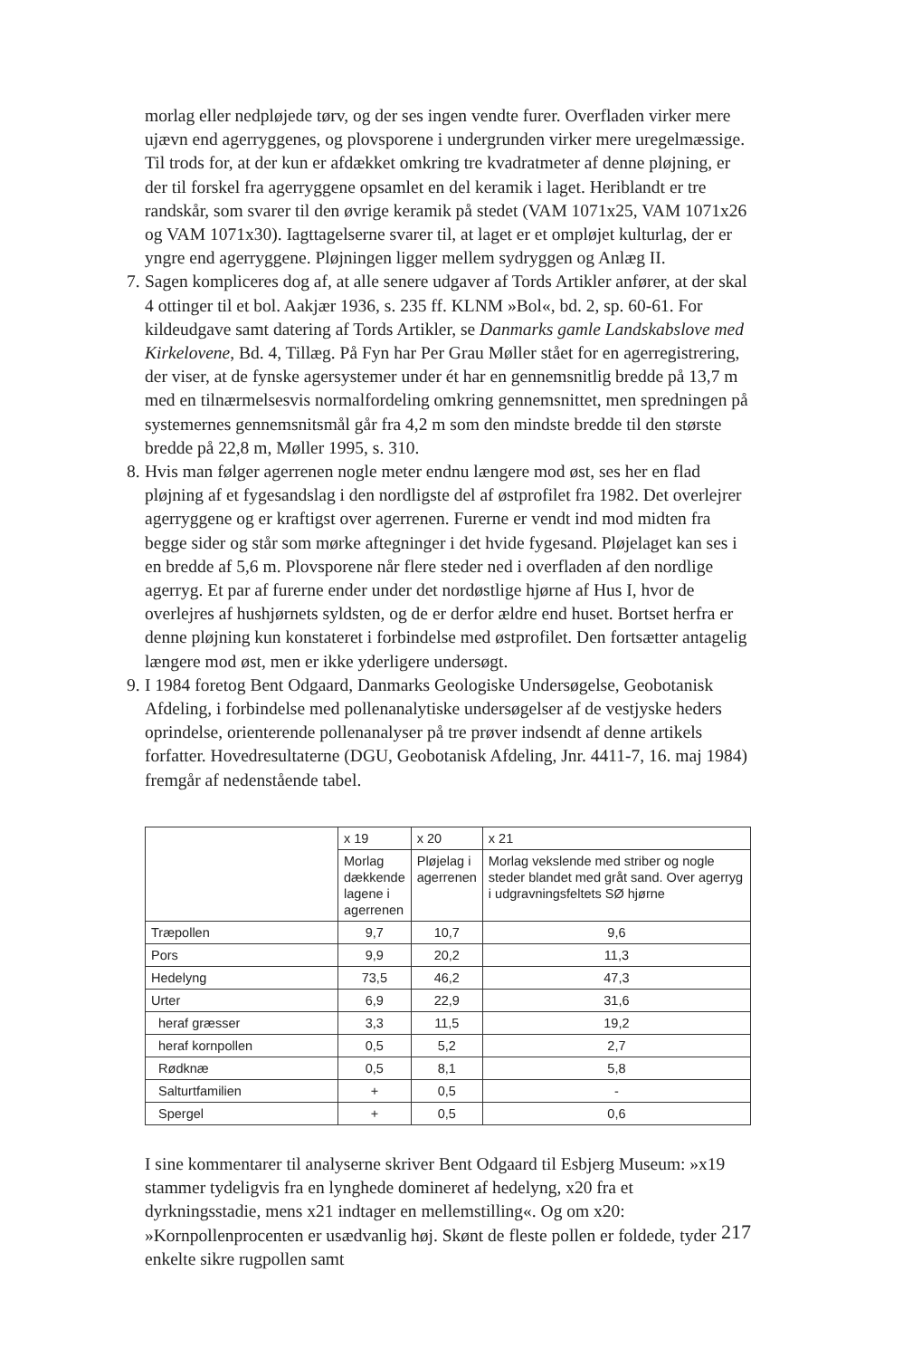morlag eller nedpløjede tørv, og der ses ingen vendte furer. Overfladen virker mere ujævn end agerryggenes, og plovsporene i undergrunden virker mere uregelmæssige. Til trods for, at der kun er afdækket omkring tre kvadratmeter af denne pløjning, er der til forskel fra agerryggene opsamlet en del keramik i laget. Heriblandt er tre randskår, som svarer til den øvrige keramik på stedet (VAM 1071x25, VAM 1071x26 og VAM 1071x30). Iagttagelserne svarer til, at laget er et ompløjet kulturlag, der er yngre end agerryggene. Pløjningen ligger mellem sydryggen og Anlæg II.
7.
Sagen kompliceres dog af, at alle senere udgaver af Tords Artikler anfører, at der skal 4 ottinger til et bol. Aakjær 1936, s. 235 ff. KLNM »Bol«, bd. 2, sp. 60-61. For kildeudgave samt datering af Tords Artikler, se Danmarks gamle Landskabslove med Kirkelovene, Bd. 4, Tillæg. På Fyn har Per Grau Møller stået for en agerregistrering, der viser, at de fynske agersystemer under ét har en gennemsnitlig bredde på 13,7 m med en tilnærmelsesvis normalfordeling omkring gennemsnittet, men spredningen på systemernes gennemsnitsmål går fra 4,2 m som den mindste bredde til den største bredde på 22,8 m, Møller 1995, s. 310.
8.
Hvis man følger agerrenen nogle meter endnu længere mod øst, ses her en flad pløjning af et fygesandslag i den nordligste del af østprofilet fra 1982. Det overlejrer agerryggene og er kraftigst over agerrenen. Furerne er vendt ind mod midten fra begge sider og står som mørke aftegninger i det hvide fygesand. Pløjelaget kan ses i en bredde af 5,6 m. Plovsporene når flere steder ned i overfladen af den nordlige agerryg. Et par af furerne ender under det nordøstlige hjørne af Hus I, hvor de overlejres af hushjørnets syldsten, og de er derfor ældre end huset. Bortset herfra er denne pløjning kun konstateret i forbindelse med østprofilet. Den fortsætter antagelig længere mod øst, men er ikke yderligere undersøgt.
9.
I 1984 foretog Bent Odgaard, Danmarks Geologiske Undersøgelse, Geobotanisk Afdeling, i forbindelse med pollenanalytiske undersøgelser af de vestjyske heders oprindelse, orienterende pollenanalyser på tre prøver indsendt af denne artikels forfatter. Hovedresultaterne (DGU, Geobotanisk Afdeling, Jnr. 4411-7, 16. maj 1984) fremgår af nedenstående tabel.
| | x 19 | x 20 | x 21 |
| | Morlag dækkende lagene i agerrenen | Pløjelag i agerrenen | Morlag vekslende med striber og nogle steder blandet med gråt sand. Over agerryg i udgravningsfeltets SØ hjørne |
| Træpollen | 9,7 | 10,7 | 9,6 |
| Pors | 9,9 | 20,2 | 11,3 |
| Hedelyng | 73,5 | 46,2 | 47,3 |
| Urter | 6,9 | 22,9 | 31,6 |
| heraf græsser | 3,3 | 11,5 | 19,2 |
| heraf kornpollen | 0,5 | 5,2 | 2,7 |
| Rødknæ | 0,5 | 8,1 | 5,8 |
| Salturtfamilien | + | 0,5 | - |
| Spergel | + | 0,5 | 0,6 |
I sine kommentarer til analyserne skriver Bent Odgaard til Esbjerg Museum: »x19 stammer tydeligvis fra en lynghede domineret af hedelyng, x20 fra et dyrkningsstadie, mens x21 indtager en mellemstilling«. Og om x20: »Kornpollenprocenten er usædvanlig høj. Skønt de fleste pollen er foldede, tyder enkelte sikre rugpollen samt
217